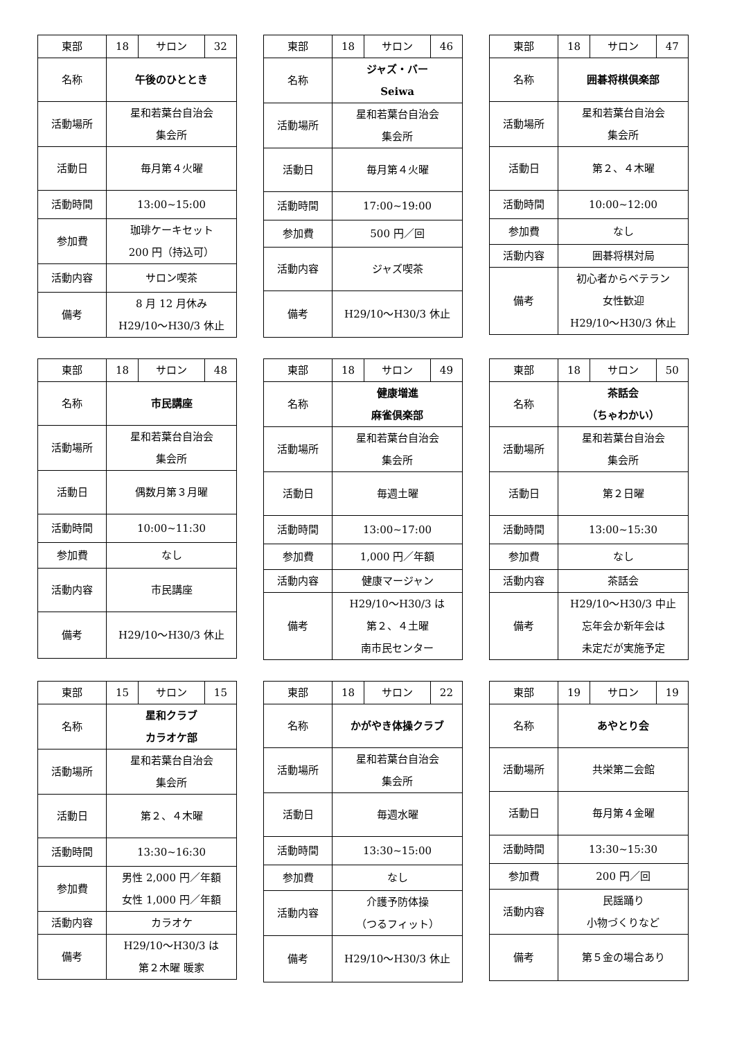| 東部 | 18 | サロン | 32 |
| 名称 | 午後のひととき | | |
| 活動場所 | 星和若葉台自治会 集会所 | | |
| 活動日 | 毎月第４火曜 | | |
| 活動時間 | 13:00~15:00 | | |
| 参加費 | 珈琲ケーキセット 200 円（持込可） | | |
| 活動内容 | サロン喫茶 | | |
| 備考 | 8 月 12 月休み H29/10～H30/3 休止 | | |
| 東部 | 18 | サロン | 46 |
| 名称 | ジャズ・バー Seiwa | | |
| 活動場所 | 星和若葉台自治会 集会所 | | |
| 活動日 | 毎月第４火曜 | | |
| 活動時間 | 17:00~19:00 | | |
| 参加費 | 500 円／回 | | |
| 活動内容 | ジャズ喫茶 | | |
| 備考 | H29/10～H30/3 休止 | | |
| 東部 | 18 | サロン | 47 |
| 名称 | 囲碁将棋倶楽部 | | |
| 活動場所 | 星和若葉台自治会 集会所 | | |
| 活動日 | 第２、４木曜 | | |
| 活動時間 | 10:00~12:00 | | |
| 参加費 | なし | | |
| 活動内容 | 囲碁将棋対局 | | |
| 備考 | 初心者からベテラン 女性歓迎 H29/10～H30/3 休止 | | |
| 東部 | 18 | サロン | 48 |
| 名称 | 市民講座 | | |
| 活動場所 | 星和若葉台自治会 集会所 | | |
| 活動日 | 偶数月第３月曜 | | |
| 活動時間 | 10:00~11:30 | | |
| 参加費 | なし | | |
| 活動内容 | 市民講座 | | |
| 備考 | H29/10～H30/3 休止 | | |
| 東部 | 18 | サロン | 49 |
| 名称 | 健康増進 麻雀倶楽部 | | |
| 活動場所 | 星和若葉台自治会 集会所 | | |
| 活動日 | 毎週土曜 | | |
| 活動時間 | 13:00~17:00 | | |
| 参加費 | 1,000 円／年額 | | |
| 活動内容 | 健康マージャン | | |
| 備考 | H29/10～H30/3 は 第２、４土曜 南市民センター | | |
| 東部 | 18 | サロン | 50 |
| 名称 | 茶話会 （ちゃわかい） | | |
| 活動場所 | 星和若葉台自治会 集会所 | | |
| 活動日 | 第２日曜 | | |
| 活動時間 | 13:00~15:30 | | |
| 参加費 | なし | | |
| 活動内容 | 茶話会 | | |
| 備考 | H29/10～H30/3 中止 忘年会か新年会は 未定だが実施予定 | | |
| 東部 | 15 | サロン | 15 |
| 名称 | 星和クラブ カラオケ部 | | |
| 活動場所 | 星和若葉台自治会 集会所 | | |
| 活動日 | 第２、４木曜 | | |
| 活動時間 | 13:30~16:30 | | |
| 参加費 | 男性 2,000 円／年額 女性 1,000 円／年額 | | |
| 活動内容 | カラオケ | | |
| 備考 | H29/10～H30/3 は 第２木曜 暖家 | | |
| 東部 | 18 | サロン | 22 |
| 名称 | かがやき体操クラブ | | |
| 活動場所 | 星和若葉台自治会 集会所 | | |
| 活動日 | 毎週水曜 | | |
| 活動時間 | 13:30~15:00 | | |
| 参加費 | なし | | |
| 活動内容 | 介護予防体操 （つるフィット） | | |
| 備考 | H29/10～H30/3 休止 | | |
| 東部 | 19 | サロン | 19 |
| 名称 | あやとり会 | | |
| 活動場所 | 共栄第二会館 | | |
| 活動日 | 毎月第４金曜 | | |
| 活動時間 | 13:30~15:30 | | |
| 参加費 | 200 円／回 | | |
| 活動内容 | 民謡踊り 小物づくりなど | | |
| 備考 | 第５金の場合あり | | |